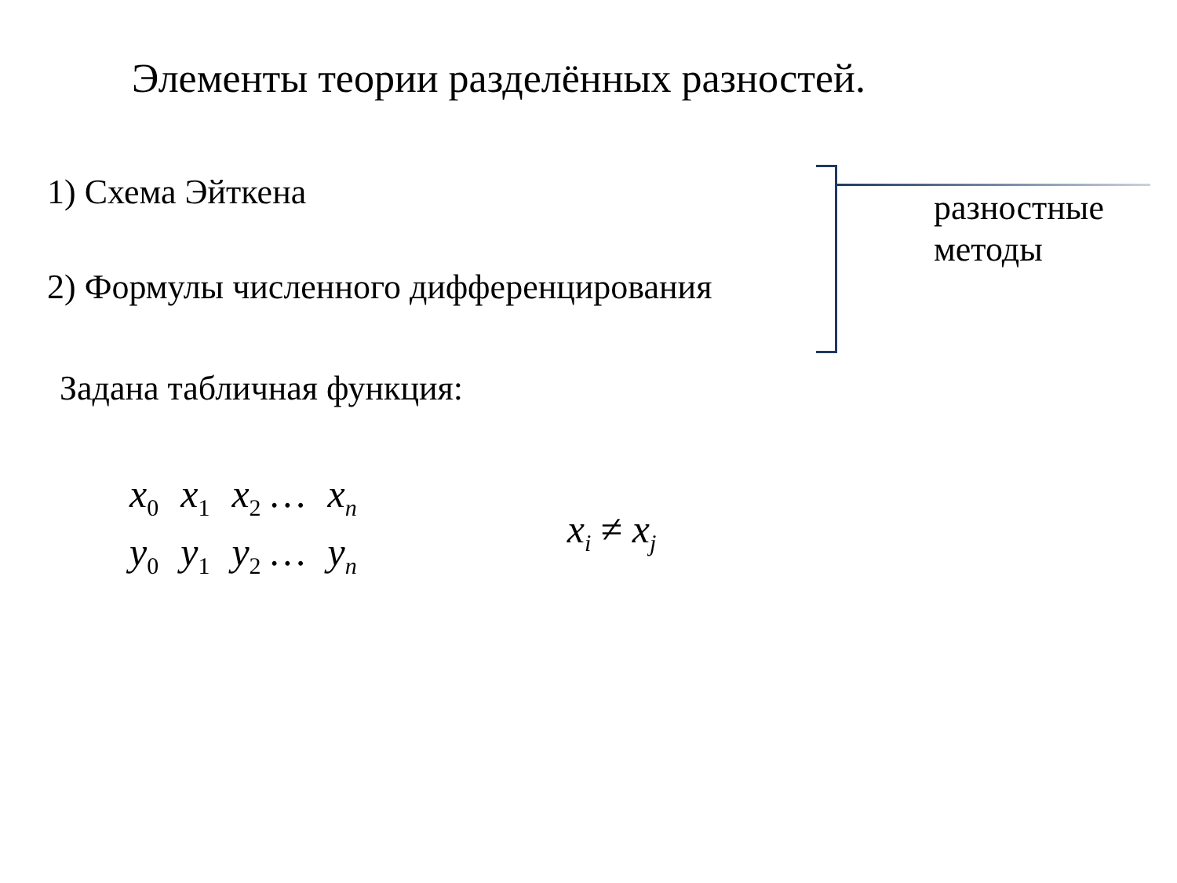Элементы теории разделённых разностей.
1) Схема Эйткена
2) Формулы численного дифференцирования
разностные
методы
Задана табличная функция:
| x<sub>0</sub> | x<sub>1</sub> | x<sub>2</sub> … | x<sub>n</sub> |
| y<sub>0</sub> | y<sub>1</sub> | y<sub>2</sub> … | y<sub>n</sub> |
x<sub>i</sub> ≠ x<sub>j</sub>